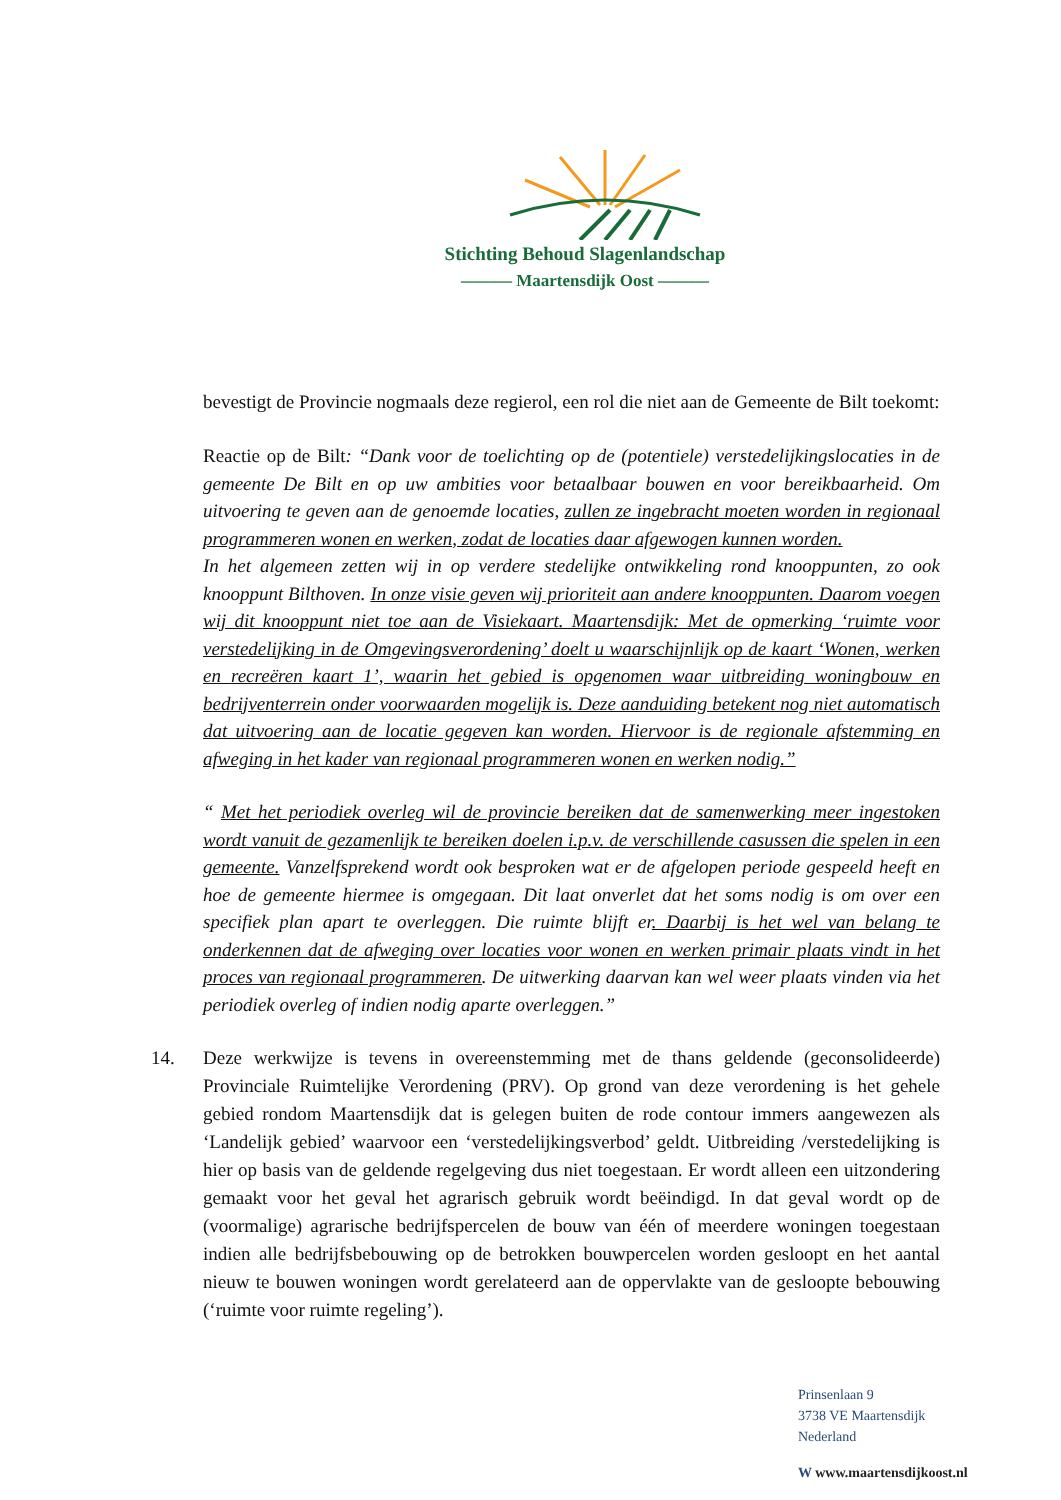Stichting Behoud Slagenlandschap
——— Maartensdijk Oost ———
bevestigt de Provincie nogmaals deze regierol, een rol die niet aan de Gemeente de Bilt toekomt:
Reactie op de Bilt: “Dank voor de toelichting op de (potentiele) verstedelijkingslocaties in de gemeente De Bilt en op uw ambities voor betaalbaar bouwen en voor bereikbaarheid. Om uitvoering te geven aan de genoemde locaties, zullen ze ingebracht moeten worden in regionaal programmeren wonen en werken, zodat de locaties daar afgewogen kunnen worden.
In het algemeen zetten wij in op verdere stedelijke ontwikkeling rond knooppunten, zo ook knooppunt Bilthoven. In onze visie geven wij prioriteit aan andere knooppunten. Daarom voegen wij dit knooppunt niet toe aan de Visiekaart. Maartensdijk: Met de opmerking ‘ruimte voor verstedelijking in de Omgevingsverordening’ doelt u waarschijnlijk op de kaart ‘Wonen, werken en recreëren kaart 1’, waarin het gebied is opgenomen waar uitbreiding woningbouw en bedrijventerrein onder voorwaarden mogelijk is. Deze aanduiding betekent nog niet automatisch dat uitvoering aan de locatie gegeven kan worden. Hiervoor is de regionale afstemming en afweging in het kader van regionaal programmeren wonen en werken nodig.”
“ Met het periodiek overleg wil de provincie bereiken dat de samenwerking meer ingestoken wordt vanuit de gezamenlijk te bereiken doelen i.p.v. de verschillende casussen die spelen in een gemeente. Vanzelfsprekend wordt ook besproken wat er de afgelopen periode gespeeld heeft en hoe de gemeente hiermee is omgegaan. Dit laat onverlet dat het soms nodig is om over een specifiek plan apart te overleggen. Die ruimte blijft er. Daarbij is het wel van belang te onderkennen dat de afweging over locaties voor wonen en werken primair plaats vindt in het proces van regionaal programmeren. De uitwerking daarvan kan wel weer plaats vinden via het periodiek overleg of indien nodig aparte overleggen.”
14. Deze werkwijze is tevens in overeenstemming met de thans geldende (geconsolideerde) Provinciale Ruimtelijke Verordening (PRV). Op grond van deze verordening is het gehele gebied rondom Maartensdijk dat is gelegen buiten de rode contour immers aangewezen als ‘Landelijk gebied’ waarvoor een ‘verstedelijkingsverbod’ geldt. Uitbreiding /verstedelijking is hier op basis van de geldende regelgeving dus niet toegestaan. Er wordt alleen een uitzondering gemaakt voor het geval het agrarisch gebruik wordt beëindigd. In dat geval wordt op de (voormalige) agrarische bedrijfspercelen de bouw van één of meerdere woningen toegestaan indien alle bedrijfsbebouwing op de betrokken bouwpercelen worden gesloopt en het aantal nieuw te bouwen woningen wordt gerelateerd aan de oppervlakte van de gesloopte bebouwing (‘ruimte voor ruimte regeling’).
Prinsenlaan 9
3738 VE Maartensdijk
Nederland
W www.maartensdijkoost.nl